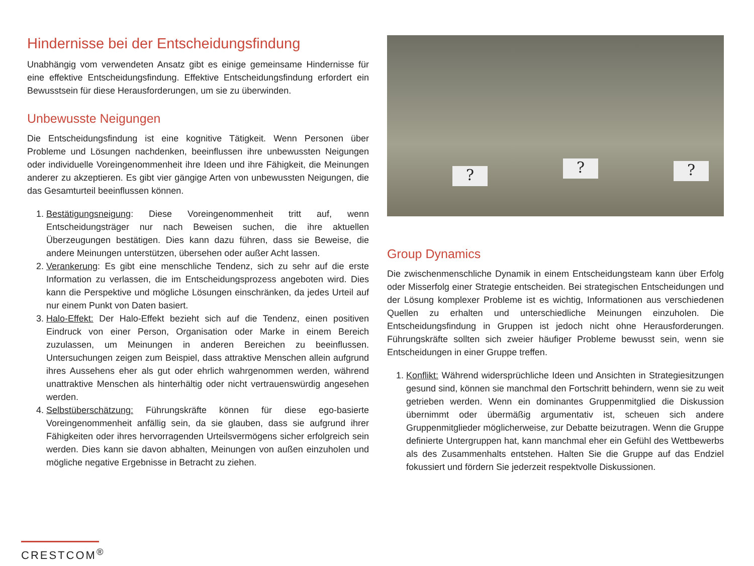Hindernisse bei der Entscheidungsfindung
Unabhängig vom verwendeten Ansatz gibt es einige gemeinsame Hindernisse für eine effektive Entscheidungsfindung. Effektive Entscheidungsfindung erfordert ein Bewusstsein für diese Herausforderungen, um sie zu überwinden.
Unbewusste Neigungen
Die Entscheidungsfindung ist eine kognitive Tätigkeit. Wenn Personen über Probleme und Lösungen nachdenken, beeinflussen ihre unbewussten Neigungen oder individuelle Voreingenommenheit ihre Ideen und ihre Fähigkeit, die Meinungen anderer zu akzeptieren. Es gibt vier gängige Arten von unbewussten Neigungen, die das Gesamturteil beeinflussen können.
1. Bestätigungsneigung: Diese Voreingenommenheit tritt auf, wenn Entscheidungsträger nur nach Beweisen suchen, die ihre aktuellen Überzeugungen bestätigen. Dies kann dazu führen, dass sie Beweise, die andere Meinungen unterstützen, übersehen oder außer Acht lassen.
2. Verankerung: Es gibt eine menschliche Tendenz, sich zu sehr auf die erste Information zu verlassen, die im Entscheidungsprozess angeboten wird. Dies kann die Perspektive und mögliche Lösungen einschränken, da jedes Urteil auf nur einem Punkt von Daten basiert.
3. Halo-Effekt: Der Halo-Effekt bezieht sich auf die Tendenz, einen positiven Eindruck von einer Person, Organisation oder Marke in einem Bereich zuzulassen, um Meinungen in anderen Bereichen zu beeinflussen. Untersuchungen zeigen zum Beispiel, dass attraktive Menschen allein aufgrund ihres Aussehens eher als gut oder ehrlich wahrgenommen werden, während unattraktive Menschen als hinterhältig oder nicht vertrauenswürdig angesehen werden.
4. Selbstüberschätzung: Führungskräfte können für diese ego-basierte Voreingenommenheit anfällig sein, da sie glauben, dass sie aufgrund ihrer Fähigkeiten oder ihres hervorragenden Urteilsvermögens sicher erfolgreich sein werden. Dies kann sie davon abhalten, Meinungen von außen einzuholen und mögliche negative Ergebnisse in Betracht zu ziehen.
? ? ?
Group Dynamics
Die zwischenmenschliche Dynamik in einem Entscheidungsteam kann über Erfolg oder Misserfolg einer Strategie entscheiden. Bei strategischen Entscheidungen und der Lösung komplexer Probleme ist es wichtig, Informationen aus verschiedenen Quellen zu erhalten und unterschiedliche Meinungen einzuholen. Die Entscheidungsfindung in Gruppen ist jedoch nicht ohne Herausforderungen. Führungskräfte sollten sich zweier häufiger Probleme bewusst sein, wenn sie Entscheidungen in einer Gruppe treffen.
1. Konflikt: Während widersprüchliche Ideen und Ansichten in Strategiesitzungen gesund sind, können sie manchmal den Fortschritt behindern, wenn sie zu weit getrieben werden. Wenn ein dominantes Gruppenmitglied die Diskussion übernimmt oder übermäßig argumentativ ist, scheuen sich andere Gruppenmitglieder möglicherweise, zur Debatte beizutragen. Wenn die Gruppe definierte Untergruppen hat, kann manchmal eher ein Gefühl des Wettbewerbs als des Zusammenhalts entstehen. Halten Sie die Gruppe auf das Endziel fokussiert und fördern Sie jederzeit respektvolle Diskussionen.
CRESTCOM<sup>®</sup>